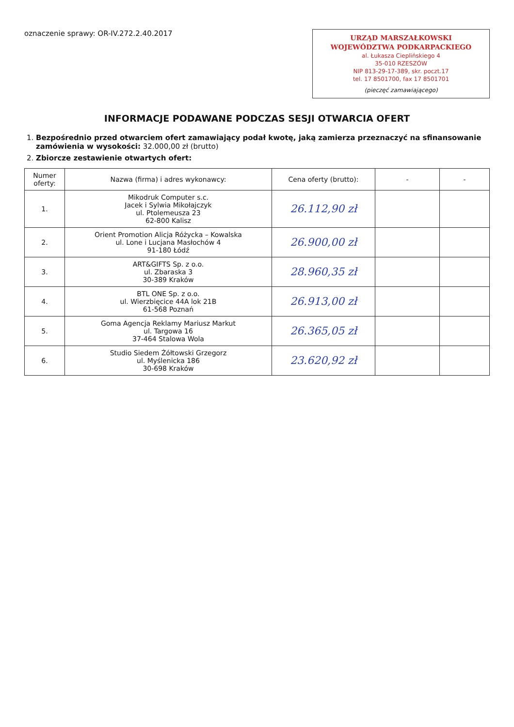oznaczenie sprawy: OR-IV.272.2.40.2017
URZĄD MARSZAŁKOWSKI
WOJEWÓDZTWA PODKARPACKIEGO
al. Łukasza Cieplińskiego 4
35-010 RZESZÓW
NIP 813-29-17-389, skr. poczt.17
tel. 17 8501700, fax 17 8501701
(pieczęć zamawiającego)
INFORMACJE PODAWANE PODCZAS SESJI OTWARCIA OFERT
1. Bezpośrednio przed otwarciem ofert zamawiający podał kwotę, jaką zamierza przeznaczyć na sfinansowanie zamówienia w wysokości: 32.000,00 zł (brutto)
2. Zbiorcze zestawienie otwartych ofert:
| Numer oferty: | Nazwa (firma) i adres wykonawcy: | Cena oferty (brutto): | - | - |
| --- | --- | --- | --- | --- |
| 1. | Mikodruk Computer s.c. Jacek i Sylwia Mikołajczyk ul. Ptolemeusza 23 62-800 Kalisz | 26.112,90 zł | | |
| 2. | Orient Promotion Alicja Różycka – Kowalska ul. Lone i Lucjana Masłochów 4 91-180 Łódź | 26.900,00 zł | | |
| 3. | ART&GIFTS Sp. z o.o. ul. Zbaraska 3 30-389 Kraków | 28.960,35 zł | | |
| 4. | BTL ONE Sp. z o.o. ul. Wierzbięcice 44A lok 21B 61-568 Poznań | 26.913,00 zł | | |
| 5. | Goma Agencja Reklamy Mariusz Markut ul. Targowa 16 37-464 Stalowa Wola | 26.365,05 zł | | |
| 6. | Studio Siedem Żółtowski Grzegorz ul. Myślenicka 186 30-698 Kraków | 23.620,92 zł | | |